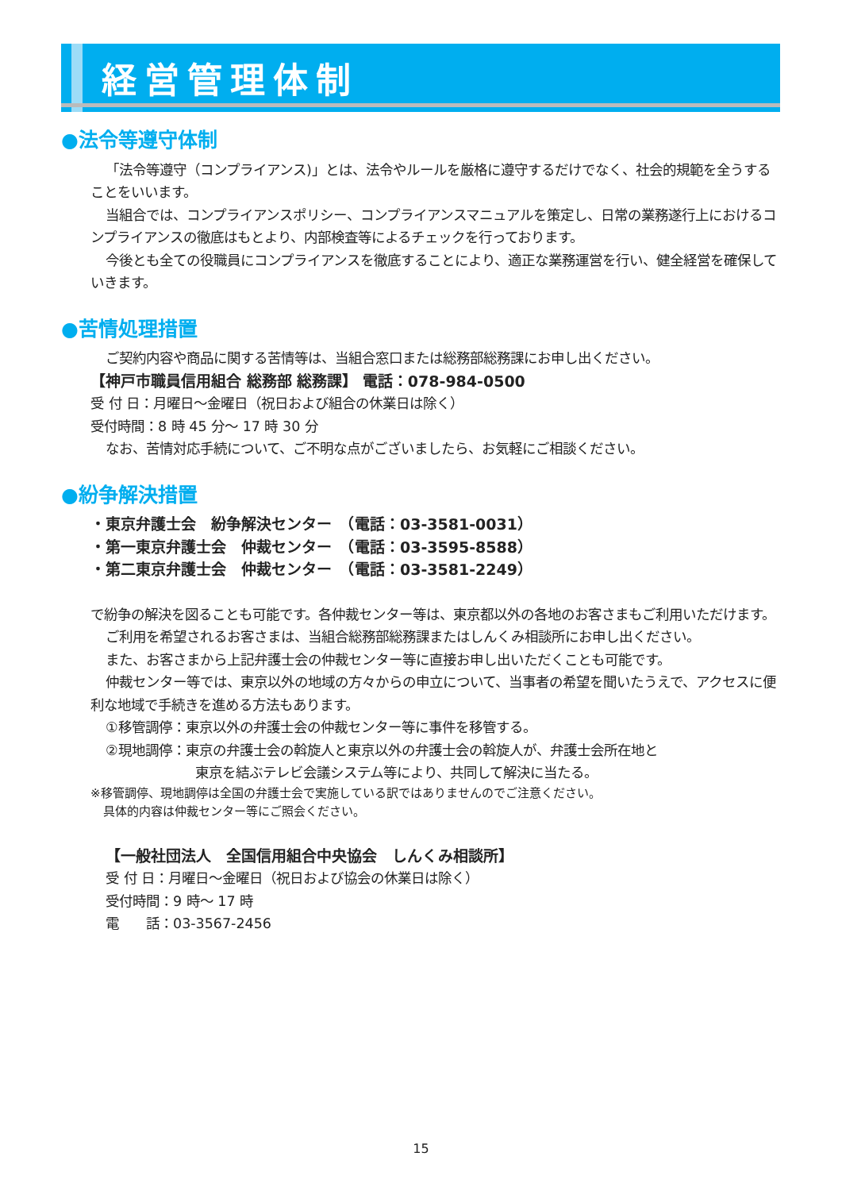経営管理体制
●法令等遵守体制
「法令等遵守（コンプライアンス)」とは、法令やルールを厳格に遵守するだけでなく、社会的規範を全うすることをいいます。
当組合では、コンプライアンスポリシー、コンプライアンスマニュアルを策定し、日常の業務遂行上におけるコンプライアンスの徹底はもとより、内部検査等によるチェックを行っております。
今後とも全ての役職員にコンプライアンスを徹底することにより、適正な業務運営を行い、健全経営を確保していきます。
●苦情処理措置
ご契約内容や商品に関する苦情等は、当組合窓口または総務部総務課にお申し出ください。
【神戸市職員信用組合 総務部 総務課】 電話：078-984-0500
受 付 日：月曜日～金曜日（祝日および組合の休業日は除く）
受付時間：8 時 45 分～ 17 時 30 分
なお、苦情対応手続について、ご不明な点がございましたら、お気軽にご相談ください。
●紛争解決措置
・東京弁護士会　紛争解決センター　（電話：03-3581-0031）
・第一東京弁護士会　仲裁センター　（電話：03-3595-8588）
・第二東京弁護士会　仲裁センター　（電話：03-3581-2249）
で紛争の解決を図ることも可能です。各仲裁センター等は、東京都以外の各地のお客さまもご利用いただけます。
ご利用を希望されるお客さまは、当組合総務部総務課またはしんくみ相談所にお申し出ください。
また、お客さまから上記弁護士会の仲裁センター等に直接お申し出いただくことも可能です。
仲裁センター等では、東京以外の地域の方々からの申立について、当事者の希望を聞いたうえで、アクセスに便利な地域で手続きを進める方法もあります。
①移管調停：東京以外の弁護士会の仲裁センター等に事件を移管する。
②現地調停：東京の弁護士会の斡旋人と東京以外の弁護士会の斡旋人が、弁護士会所在地と
東京を結ぶテレビ会議システム等により、共同して解決に当たる。
※移管調停、現地調停は全国の弁護士会で実施している訳ではありませんのでご注意ください。
具体的内容は仲裁センター等にご照会ください。
【一般社団法人　全国信用組合中央協会　しんくみ相談所】
受 付 日：月曜日～金曜日（祝日および協会の休業日は除く）
受付時間：9 時～ 17 時
電　　話：03-3567-2456
15